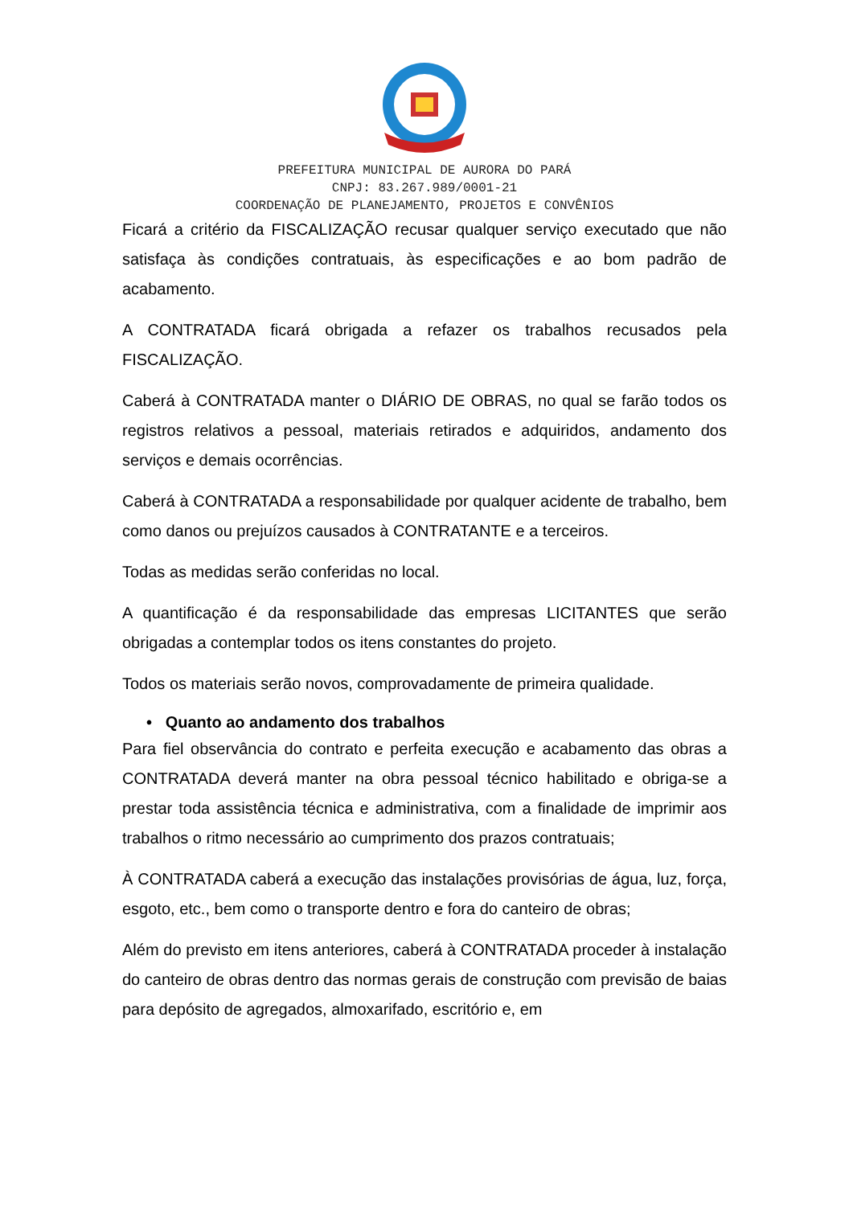PREFEITURA MUNICIPAL DE AURORA DO PARÁ
CNPJ: 83.267.989/0001-21
COORDENAÇÃO DE PLANEJAMENTO, PROJETOS E CONVÊNIOS
Ficará a critério da FISCALIZAÇÃO recusar qualquer serviço executado que não satisfaça às condições contratuais, às especificações e ao bom padrão de acabamento.
A CONTRATADA ficará obrigada a refazer os trabalhos recusados pela FISCALIZAÇÃO.
Caberá à CONTRATADA manter o DIÁRIO DE OBRAS, no qual se farão todos os registros relativos a pessoal, materiais retirados e adquiridos, andamento dos serviços e demais ocorrências.
Caberá à CONTRATADA a responsabilidade por qualquer acidente de trabalho, bem como danos ou prejuízos causados à CONTRATANTE e a terceiros.
Todas as medidas serão conferidas no local.
A quantificação é da responsabilidade das empresas LICITANTES que serão obrigadas a contemplar todos os itens constantes do projeto.
Todos os materiais serão novos, comprovadamente de primeira qualidade.
• Quanto ao andamento dos trabalhos
Para fiel observância do contrato e perfeita execução e acabamento das obras a CONTRATADA deverá manter na obra pessoal técnico habilitado e obriga-se a prestar toda assistência técnica e administrativa, com a finalidade de imprimir aos trabalhos o ritmo necessário ao cumprimento dos prazos contratuais;
À CONTRATADA caberá a execução das instalações provisórias de água, luz, força, esgoto, etc., bem como o transporte dentro e fora do canteiro de obras;
Além do previsto em itens anteriores, caberá à CONTRATADA proceder à instalação do canteiro de obras dentro das normas gerais de construção com previsão de baias para depósito de agregados, almoxarifado, escritório e, em